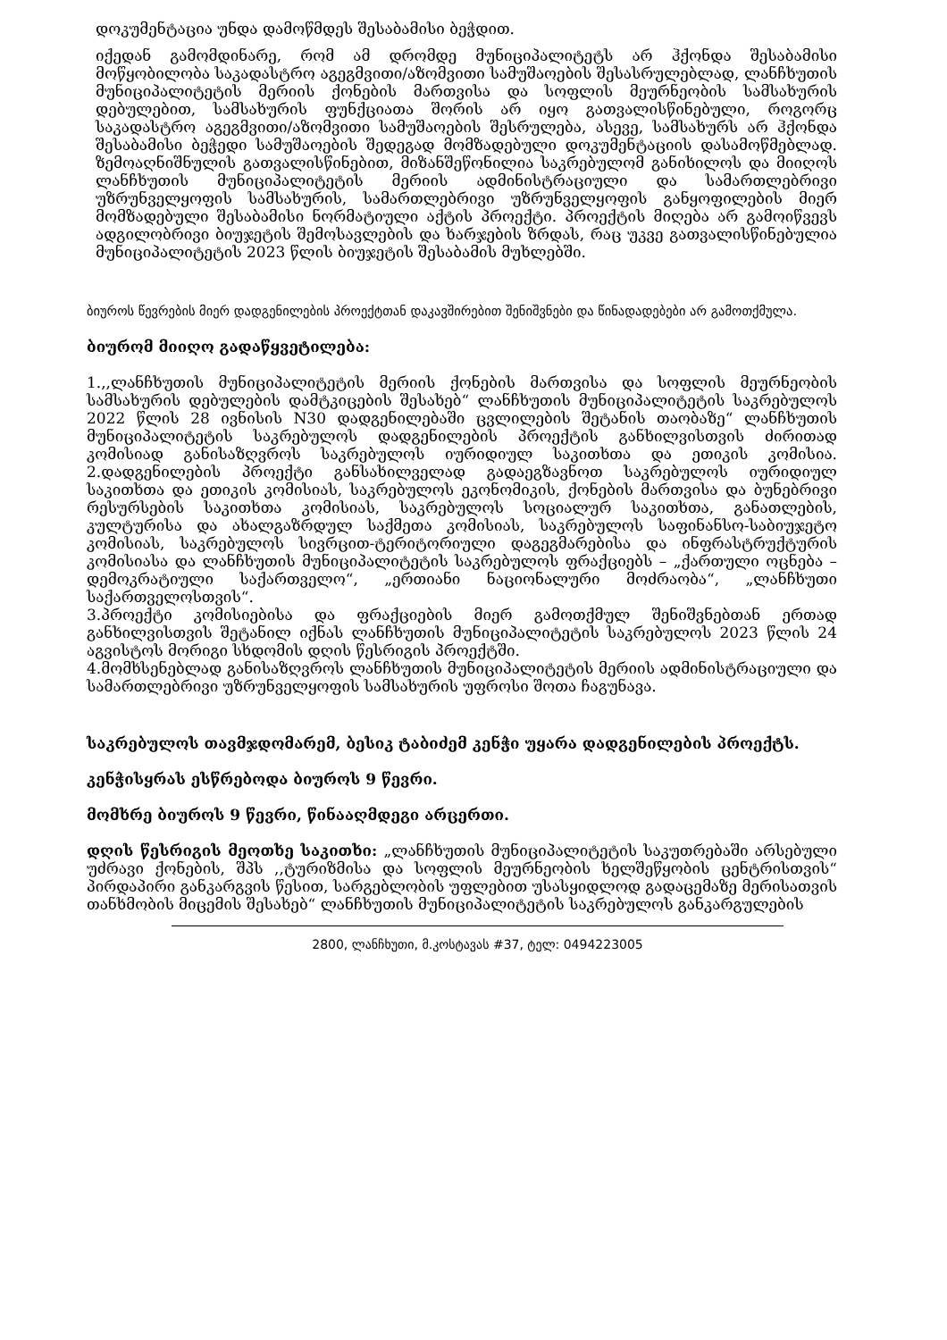დოკუმენტაცია უნდა დამოწმდეს შესაბამისი ბეჭდით.
იქედან გამომდინარე, რომ ამ დრომდე მუნიციპალიტეტს არ ჰქონდა შესაბამისი მოწყობილობა საკადასტრო აგეგმვითი/აზომვითი სამუშაოების შესასრულებლად, ლანჩხუთის მუნიციპალიტეტის მერიის ქონების მართვისა და სოფლის მეურნეობის სამსახურის დებულებით, სამსახურის ფუნქციათა შორის არ იყო გათვალისწინებული, როგორც საკადასტრო აგეგმვითი/აზომვითი სამუშაოების შესრულება, ასევე, სამსახურს არ ჰქონდა შესაბამისი ბეჭედი სამუშაოების შედეგად მომზადებული დოკუმენტაციის დასამოწმებლად. ზემოაღნიშნულის გათვალისწინებით, მიზანშეწონილია საკრებულომ განიხილოს და მიიღოს ლანჩხუთის მუნიციპალიტეტის მერიის ადმინისტრაციული და სამართლებრივი უზრუნველყოფის სამსახურის, სამართლებრივი უზრუნველყოფის განყოფილების მიერ მომზადებული შესაბამისი ნორმატიული აქტის პროექტი. პროექტის მიღება არ გამოიწვევს ადგილობრივი ბიუჯეტის შემოსავლების და ხარჯების ზრდას, რაც უკვე გათვალისწინებულია მუნიციპალიტეტის 2023 წლის ბიუჯეტის შესაბამის მუხლებში.
ბიუროს წევრების მიერ დადგენილების პროექტთან დაკავშირებით შენიშვნები და წინადადებები არ გამოთქმულა.
ბიურომ მიიღო გადაწყვეტილება:
1.,,ლანჩხუთის მუნიციპალიტეტის მერიის ქონების მართვისა და სოფლის მეურნეობის სამსახურის დებულების დამტკიცების შესახებ“ ლანჩხუთის მუნიციპალიტეტის საკრებულოს 2022 წლის 28 ივნისის N30 დადგენილებაში ცვლილების შეტანის თაობაზე“ ლანჩხუთის მუნიციპალიტეტის საკრებულოს დადგენილების პროექტის განხილვისთვის ძირითად კომისიად განისაზღვროს საკრებულოს იურიდიულ საკითხთა და ეთიკის კომისია. 2.დადგენილების პროექტი განსახილველად გადაეგზავნოთ საკრებულოს იურიდიულ საკითხთა და ეთიკის კომისიას, საკრებულოს ეკონომიკის, ქონების მართვისა და ბუნებრივი რესურსების საკითხთა კომისიას, საკრებულოს სოციალურ საკითხთა, განათლების, კულტურისა და ახალგაზრდულ საქმეთა კომისიას, საკრებულოს საფინანსო-საბიუჯეტო კომისიას, საკრებულოს სივრცით-ტერიტორიული დაგეგმარებისა და ინფრასტრუქტურის კომისიასა და ლანჩხუთის მუნიციპალიტეტის საკრებულოს ფრაქციებს – „ქართული ოცნება – დემოკრატიული საქართველო“, „ერთიანი ნაციონალური მოძრაობა“, „ლანჩხუთი საქართველოსთვის“.
3.პროექტი კომისიებისა და ფრაქციების მიერ გამოთქმულ შენიშვნებთან ერთად განხილვისთვის შეტანილ იქნას ლანჩხუთის მუნიციპალიტეტის საკრებულოს 2023 წლის 24 აგვისტოს მორიგი სხდომის დღის წესრიგის პროექტში.
4.მომხსენებლად განისაზღვროს ლანჩხუთის მუნიციპალიტეტის მერიის ადმინისტრაციული და სამართლებრივი უზრუნველყოფის სამსახურის უფროსი შოთა ჩაგუნავა.
საკრებულოს თავმჯდომარემ, ბესიკ ტაბიძემ კენჭი უყარა დადგენილების პროექტს.
კენჭისყრას ესწრებოდა ბიუროს 9 წევრი.
მომხრე ბიუროს 9 წევრი, წინააღმდეგი არცერთი.
დღის წესრიგის მეოთხე საკითხი: „ლანჩხუთის მუნიციპალიტეტის საკუთრებაში არსებული უძრავი ქონების, შპს ,,ტურიზმისა და სოფლის მეურნეობის ხელშეწყობის ცენტრისთვის“ პირდაპირი განკარგვის წესით, სარგებლობის უფლებით უსასყიდლოდ გადაცემაზე მერისათვის თანხმობის მიცემის შესახებ“ ლანჩხუთის მუნიციპალიტეტის საკრებულოს განკარგულების
2800, ლანჩხუთი, მ.კოსტავას #37, ტელ: 0494223005